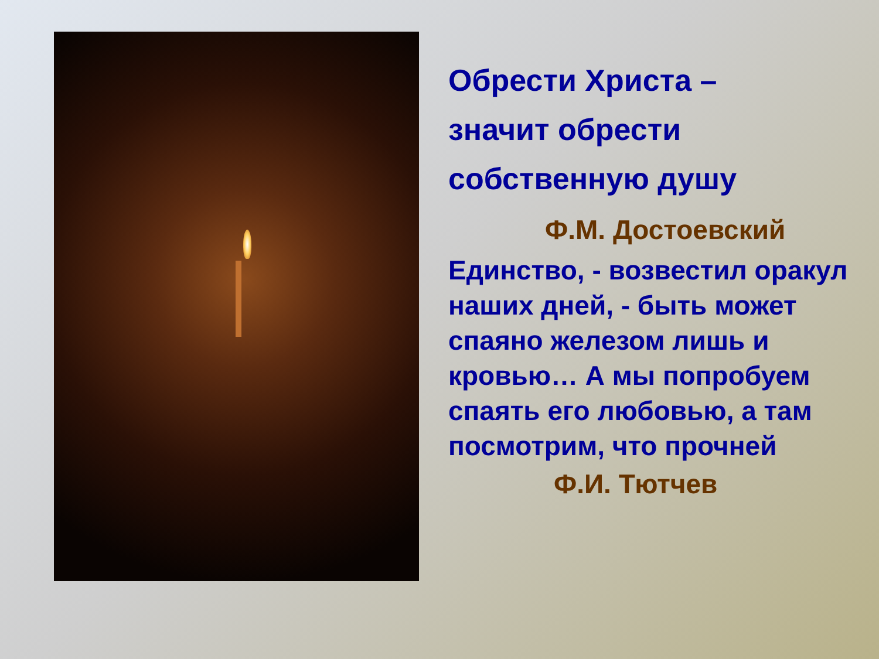Обрести Христа –
значит обрести
собственную душу
Ф.М. Достоевский
Единство, - возвестил оракул наших дней, - быть может спаяно железом лишь и кровью… А мы попробуем спаять его любовью, а там посмотрим, что прочней
Ф.И. Тютчев